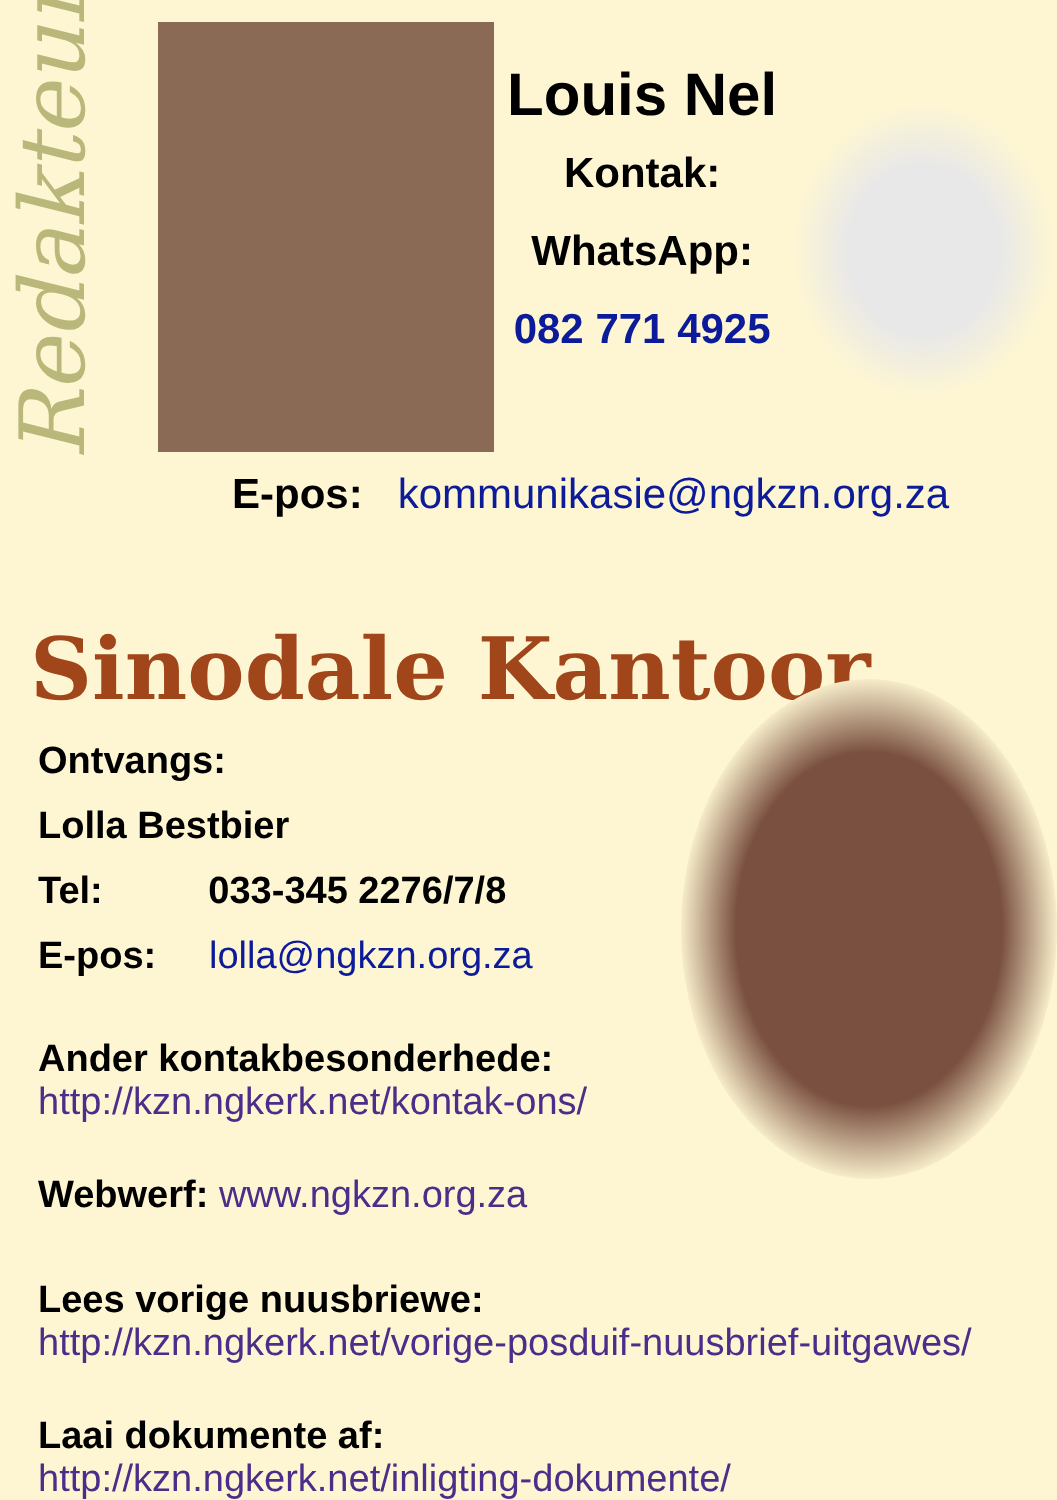Redakteur
Louis Nel
Kontak:
WhatsApp:
082 771 4925
E-pos: kommunikasie@ngkzn.org.za
Sinodale Kantoor
Ontvangs:
Lolla Bestbier
Tel: 033-345 2276/7/8
E-pos: lolla@ngkzn.org.za
Ander kontakbesonderhede:
http://kzn.ngkerk.net/kontak-ons/
Webwerf: www.ngkzn.org.za
Lees vorige nuusbriewe:
http://kzn.ngkerk.net/vorige-posduif-nuusbrief-uitgawes/
Laai dokumente af:
http://kzn.ngkerk.net/inligting-dokumente/